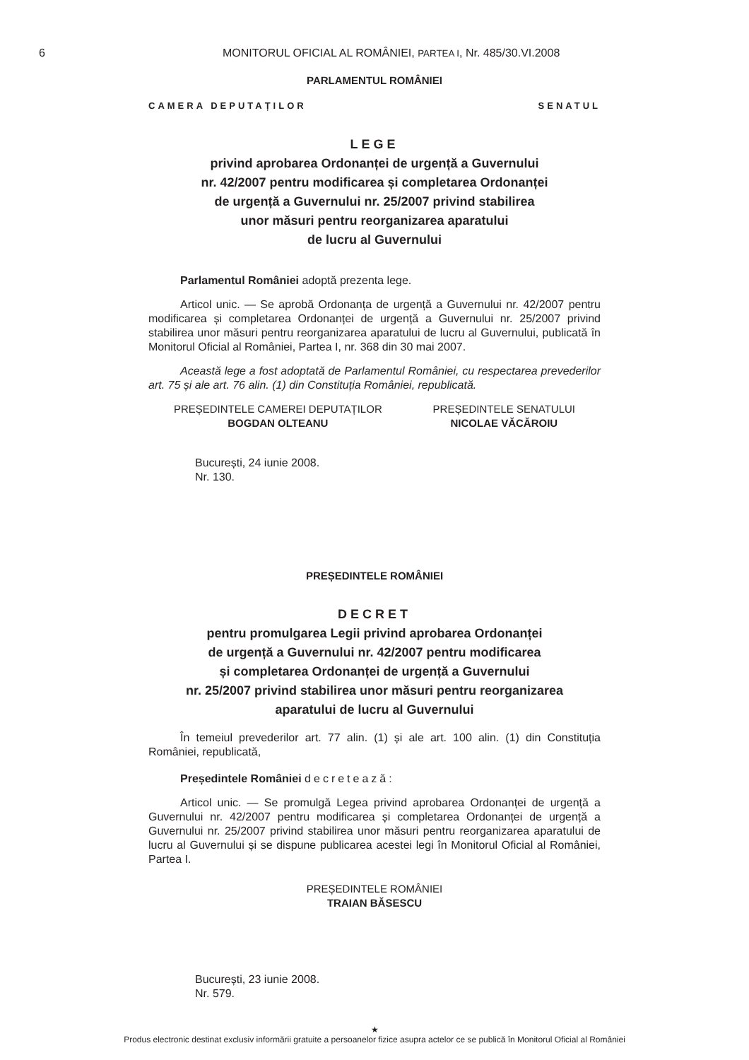6 MONITORUL OFICIAL AL ROMÂNIEI, PARTEA I, Nr. 485/30.VI.2008
PARLAMENTUL ROMÂNIEI
CAMERA DEPUTAȚILOR SENATUL
LEGE
privind aprobarea Ordonanței de urgență a Guvernului
nr. 42/2007 pentru modificarea și completarea Ordonanței
de urgență a Guvernului nr. 25/2007 privind stabilirea
unor măsuri pentru reorganizarea aparatului
de lucru al Guvernului
Parlamentul României adoptă prezenta lege.
Articol unic. — Se aprobă Ordonanța de urgență a Guvernului nr. 42/2007 pentru modificarea și completarea Ordonanței de urgență a Guvernului nr. 25/2007 privind stabilirea unor măsuri pentru reorganizarea aparatului de lucru al Guvernului, publicată în Monitorul Oficial al României, Partea I, nr. 368 din 30 mai 2007.
Această lege a fost adoptată de Parlamentul României, cu respectarea prevederilor art. 75 și ale art. 76 alin. (1) din Constituția României, republicată.
PREȘEDINTELE CAMEREI DEPUTAȚILOR
BOGDAN OLTEANU
PREȘEDINTELE SENATULUI
NICOLAE VĂCĂROIU
București, 24 iunie 2008.
Nr. 130.
PREȘEDINTELE ROMÂNIEI
DECRET
pentru promulgarea Legii privind aprobarea Ordonanței
de urgență a Guvernului nr. 42/2007 pentru modificarea
și completarea Ordonanței de urgență a Guvernului
nr. 25/2007 privind stabilirea unor măsuri pentru reorganizarea
aparatului de lucru al Guvernului
În temeiul prevederilor art. 77 alin. (1) și ale art. 100 alin. (1) din Constituția României, republicată,
Președintele României decretează:
Articol unic. — Se promulgă Legea privind aprobarea Ordonanței de urgență a Guvernului nr. 42/2007 pentru modificarea și completarea Ordonanței de urgență a Guvernului nr. 25/2007 privind stabilirea unor măsuri pentru reorganizarea aparatului de lucru al Guvernului și se dispune publicarea acestei legi în Monitorul Oficial al României, Partea I.
PREȘEDINTELE ROMÂNIEI
TRAIAN BĂSESCU
București, 23 iunie 2008.
Nr. 579.
★
Produs electronic destinat exclusiv informării gratuite a persoanelor fizice asupra actelor ce se publică în Monitorul Oficial al României